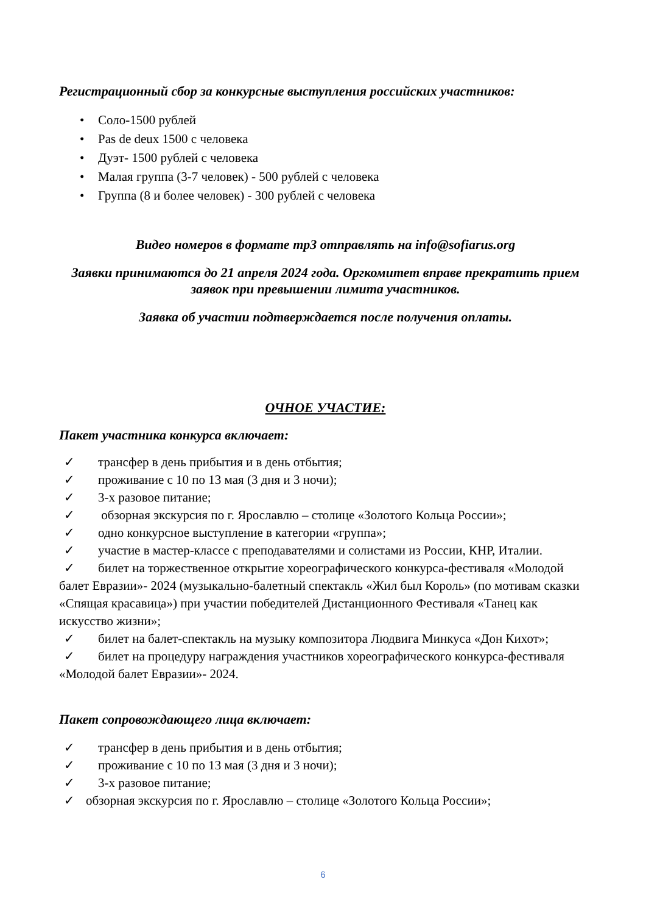Регистрационный сбор за конкурсные выступления российских участников:
• Соло-1500 рублей
• Pas de deux 1500 с человека
• Дуэт- 1500 рублей с человека
• Малая группа (3-7 человек) - 500 рублей с человека
• Группа (8 и более человек) - 300 рублей с человека
Видео номеров в формате mp3 отправлять на info@sofiarus.org
Заявки принимаются до 21 апреля 2024 года. Оргкомитет вправе прекратить прием заявок при превышении лимита участников.
Заявка об участии подтверждается после получения оплаты.
ОЧНОЕ УЧАСТИЕ:
Пакет участника конкурса включает:
✓ трансфер в день прибытия и в день отбытия;
✓ проживание с 10 по 13 мая (3 дня и 3 ночи);
✓ 3-х разовое питание;
✓ обзорная экскурсия по г. Ярославлю – столице «Золотого Кольца России»;
✓ одно конкурсное выступление в категории «группа»;
✓ участие в мастер-классе с преподавателями и солистами из России, КНР, Италии.
✓ билет на торжественное открытие хореографического конкурса-фестиваля «Молодой балет Евразии»- 2024 (музыкально-балетный спектакль «Жил был Король» (по мотивам сказки «Спящая красавица») при участии победителей Дистанционного Фестиваля «Танец как искусство жизни»;
✓ билет на балет-спектакль на музыку композитора Людвига Минкуса «Дон Кихот»;
✓ билет на процедуру награждения участников хореографического конкурса-фестиваля «Молодой балет Евразии»- 2024.
Пакет сопровождающего лица включает:
✓ трансфер в день прибытия и в день отбытия;
✓ проживание с 10 по 13 мая (3 дня и 3 ночи);
✓ 3-х разовое питание;
✓ обзорная экскурсия по г. Ярославлю – столице «Золотого Кольца России»;
6